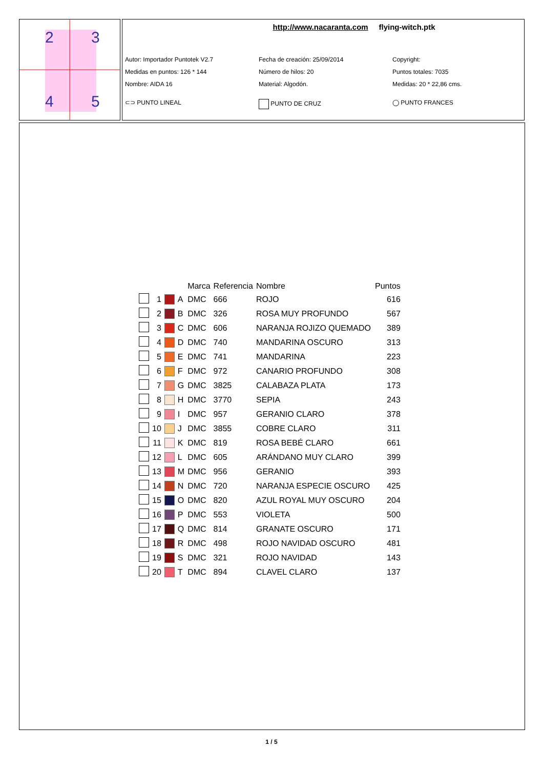2
3
4
5
http://www.nacaranta.com flying-witch.ptk
Autor: Importador Puntotek V2.7
Fecha de creación: 25/09/2014
Copyright:
Medidas en puntos: 126 * 144
Número de hilos: 20
Puntos totales: 7035
Nombre: AIDA 16
Material: Algodón.
Medidas: 20 * 22,86 cms.
⊂⊃ PUNTO LINEAL
PUNTO DE CRUZ
◯ PUNTO FRANCES
| | | | | Marca | Referencia | Nombre | Puntos |
| --- | --- | --- | --- | --- | --- | --- | --- |
| | 1 | | A | DMC | 666 | ROJO | 616 |
| | 2 | | B | DMC | 326 | ROSA MUY PROFUNDO | 567 |
| | 3 | | C | DMC | 606 | NARANJA ROJIZO QUEMADO | 389 |
| | 4 | | D | DMC | 740 | MANDARINA OSCURO | 313 |
| | 5 | | E | DMC | 741 | MANDARINA | 223 |
| | 6 | | F | DMC | 972 | CANARIO PROFUNDO | 308 |
| | 7 | | G | DMC | 3825 | CALABAZA PLATA | 173 |
| | 8 | | H | DMC | 3770 | SEPIA | 243 |
| | 9 | | I | DMC | 957 | GERANIO CLARO | 378 |
| | 10 | | J | DMC | 3855 | COBRE CLARO | 311 |
| | 11 | | K | DMC | 819 | ROSA BEBÉ CLARO | 661 |
| | 12 | | L | DMC | 605 | ARÁNDANO MUY CLARO | 399 |
| | 13 | | M | DMC | 956 | GERANIO | 393 |
| | 14 | | N | DMC | 720 | NARANJA ESPECIE OSCURO | 425 |
| | 15 | | O | DMC | 820 | AZUL ROYAL MUY OSCURO | 204 |
| | 16 | | P | DMC | 553 | VIOLETA | 500 |
| | 17 | | Q | DMC | 814 | GRANATE OSCURO | 171 |
| | 18 | | R | DMC | 498 | ROJO NAVIDAD OSCURO | 481 |
| | 19 | | S | DMC | 321 | ROJO NAVIDAD | 143 |
| | 20 | | T | DMC | 894 | CLAVEL CLARO | 137 |
1 / 5